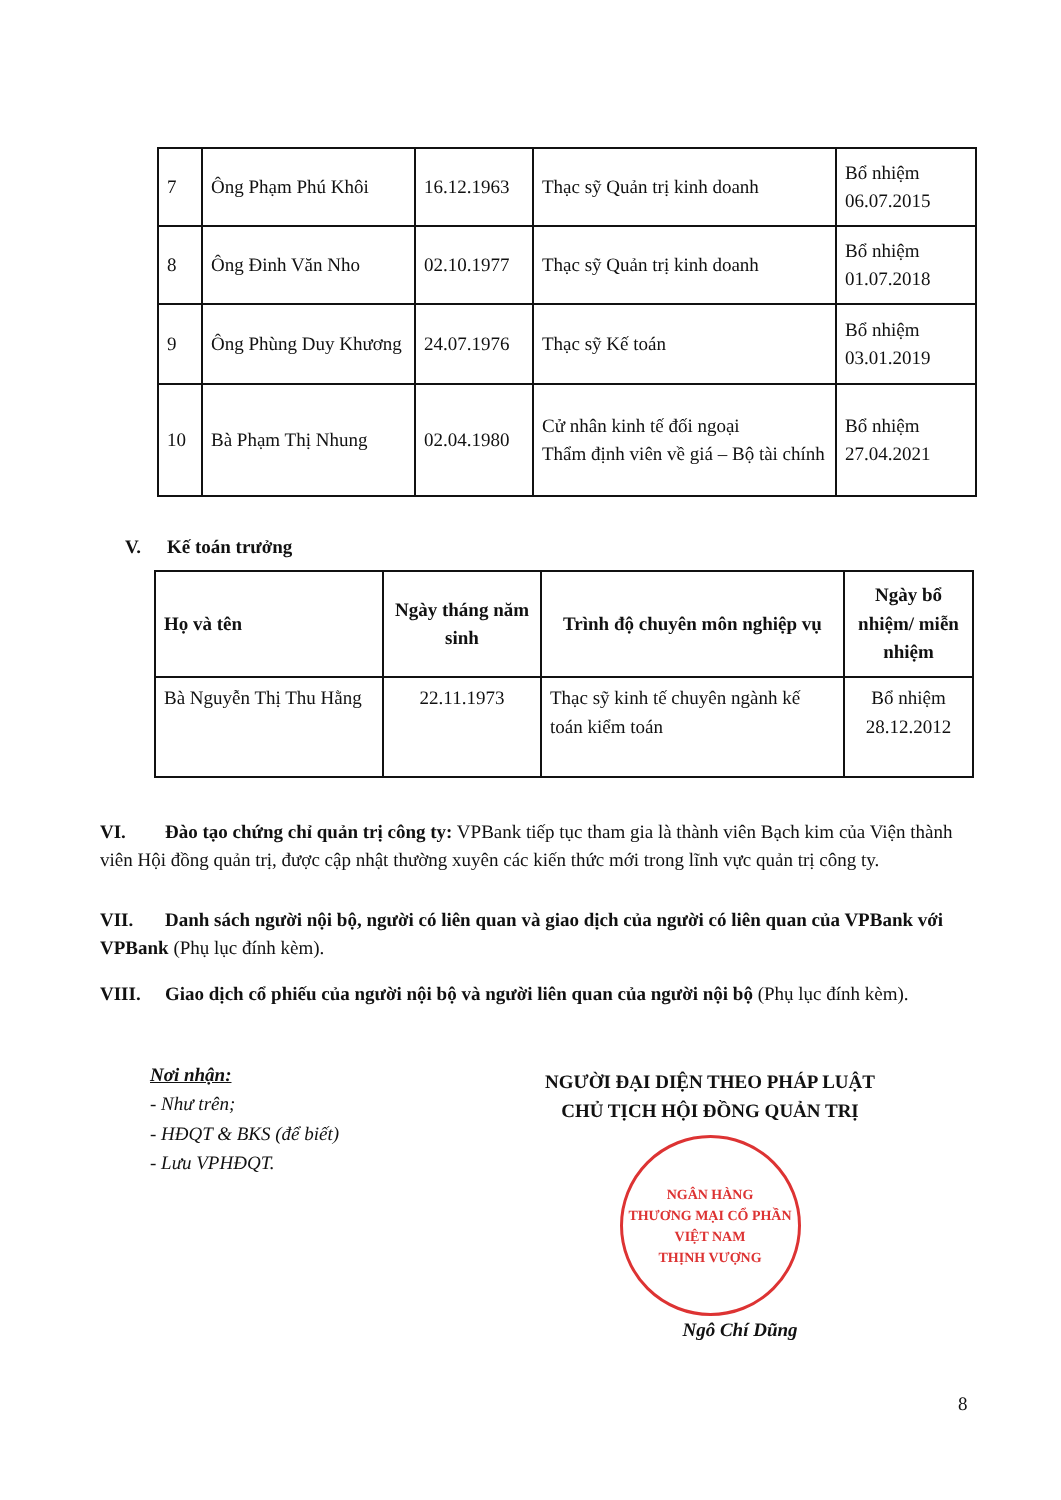| 7 | Ông Phạm Phú Khôi | 16.12.1963 | Thạc sỹ Quản trị kinh doanh | Bổ nhiệm 06.07.2015 |
| 8 | Ông Đinh Văn Nho | 02.10.1977 | Thạc sỹ Quản trị kinh doanh | Bổ nhiệm 01.07.2018 |
| 9 | Ông Phùng Duy Khương | 24.07.1976 | Thạc sỹ Kế toán | Bổ nhiệm 03.01.2019 |
| 10 | Bà Phạm Thị Nhung | 02.04.1980 | Cử nhân kinh tế đối ngoại Thẩm định viên về giá – Bộ tài chính | Bổ nhiệm 27.04.2021 |
V. Kế toán trưởng
| Họ và tên | Ngày tháng năm sinh | Trình độ chuyên môn nghiệp vụ | Ngày bổ nhiệm/ miễn nhiệm |
| --- | --- | --- | --- |
| Bà Nguyễn Thị Thu Hằng | 22.11.1973 | Thạc sỹ kinh tế chuyên ngành kế toán kiểm toán | Bổ nhiệm 28.12.2012 |
VI. Đào tạo chứng chỉ quản trị công ty: VPBank tiếp tục tham gia là thành viên Bạch kim của Viện thành viên Hội đồng quản trị, được cập nhật thường xuyên các kiến thức mới trong lĩnh vực quản trị công ty.
VII. Danh sách người nội bộ, người có liên quan và giao dịch của người có liên quan của VPBank với VPBank (Phụ lục đính kèm).
VIII. Giao dịch cổ phiếu của người nội bộ và người liên quan của người nội bộ (Phụ lục đính kèm).
Nơi nhận:
- Như trên;
- HĐQT & BKS (để biết)
- Lưu VPHĐQT.
NGƯỜI ĐẠI DIỆN THEO PHÁP LUẬT
CHỦ TỊCH HỘI ĐỒNG QUẢN TRỊ
NGÂN HÀNG
THƯƠNG MẠI CỔ PHẦN
VIỆT NAM
THỊNH VƯỢNG
Ngô Chí Dũng
8